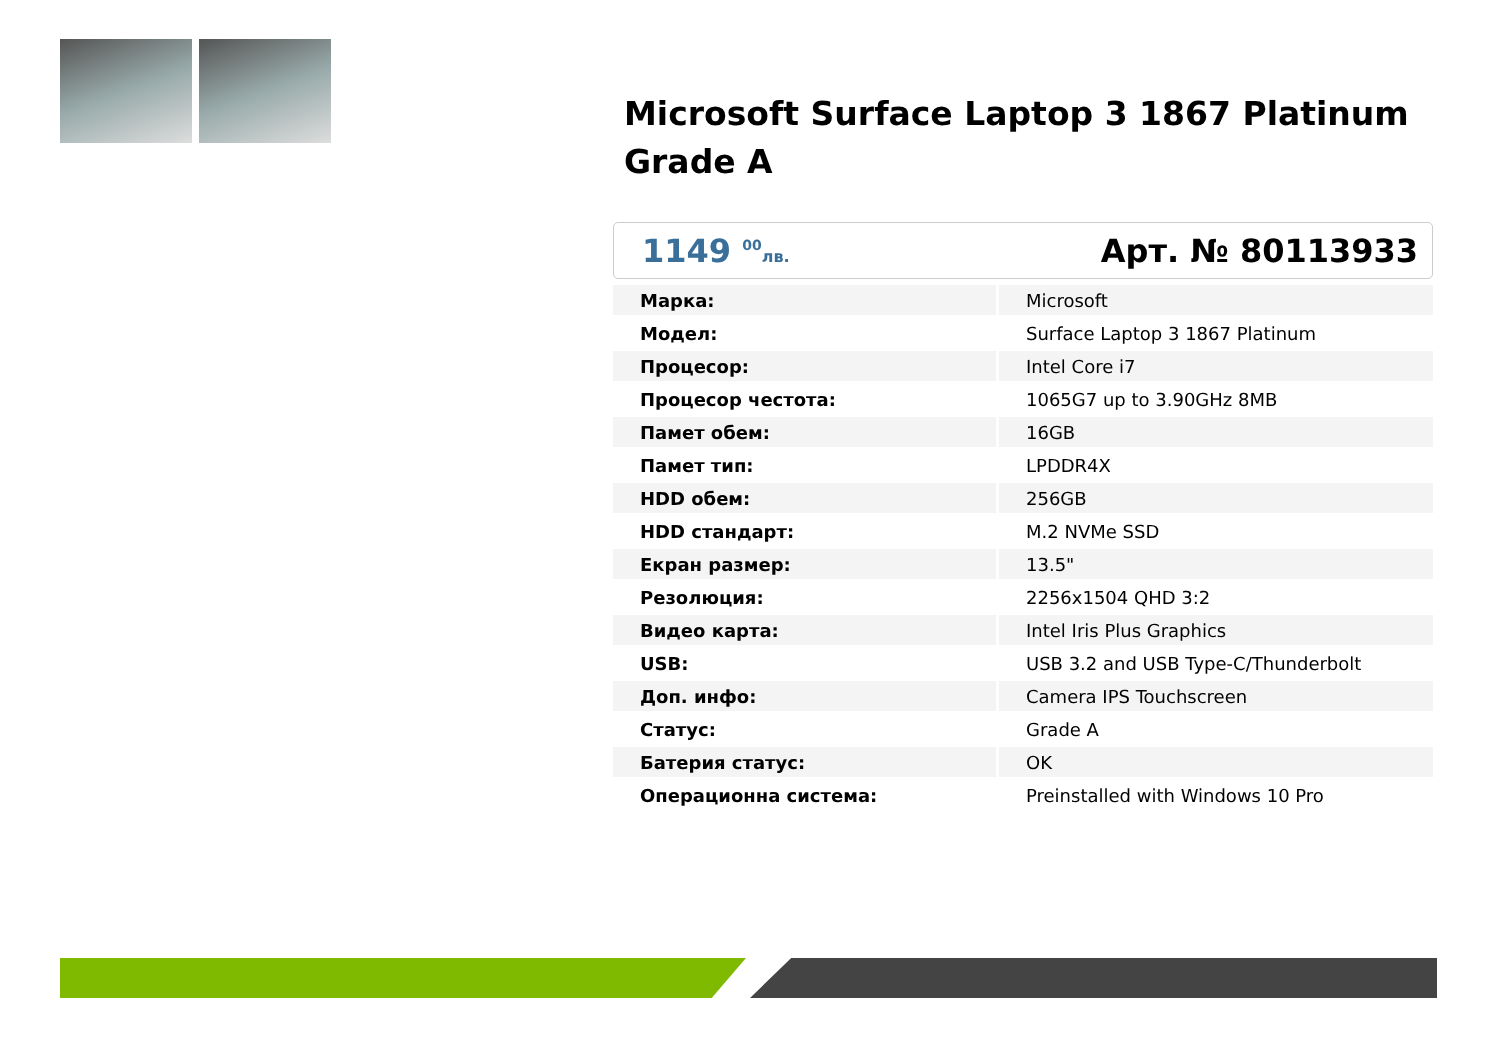Microsoft Surface Laptop 3 1867 Platinum Grade A
1149 <sup>00</sup>лв.
Арт. № 80113933
| Марка: | Microsoft |
| Модел: | Surface Laptop 3 1867 Platinum |
| Процесор: | Intel Core i7 |
| Процесор честота: | 1065G7 up to 3.90GHz 8MB |
| Памет обем: | 16GB |
| Памет тип: | LPDDR4X |
| HDD обем: | 256GB |
| HDD стандарт: | M.2 NVMe SSD |
| Екран размер: | 13.5" |
| Резолюция: | 2256x1504 QHD 3:2 |
| Видео карта: | Intel Iris Plus Graphics |
| USB: | USB 3.2 and USB Type-C/Thunderbolt |
| Доп. инфо: | Camera IPS Touchscreen |
| Статус: | Grade A |
| Батерия статус: | OK |
| Операционна система: | Preinstalled with Windows 10 Pro |